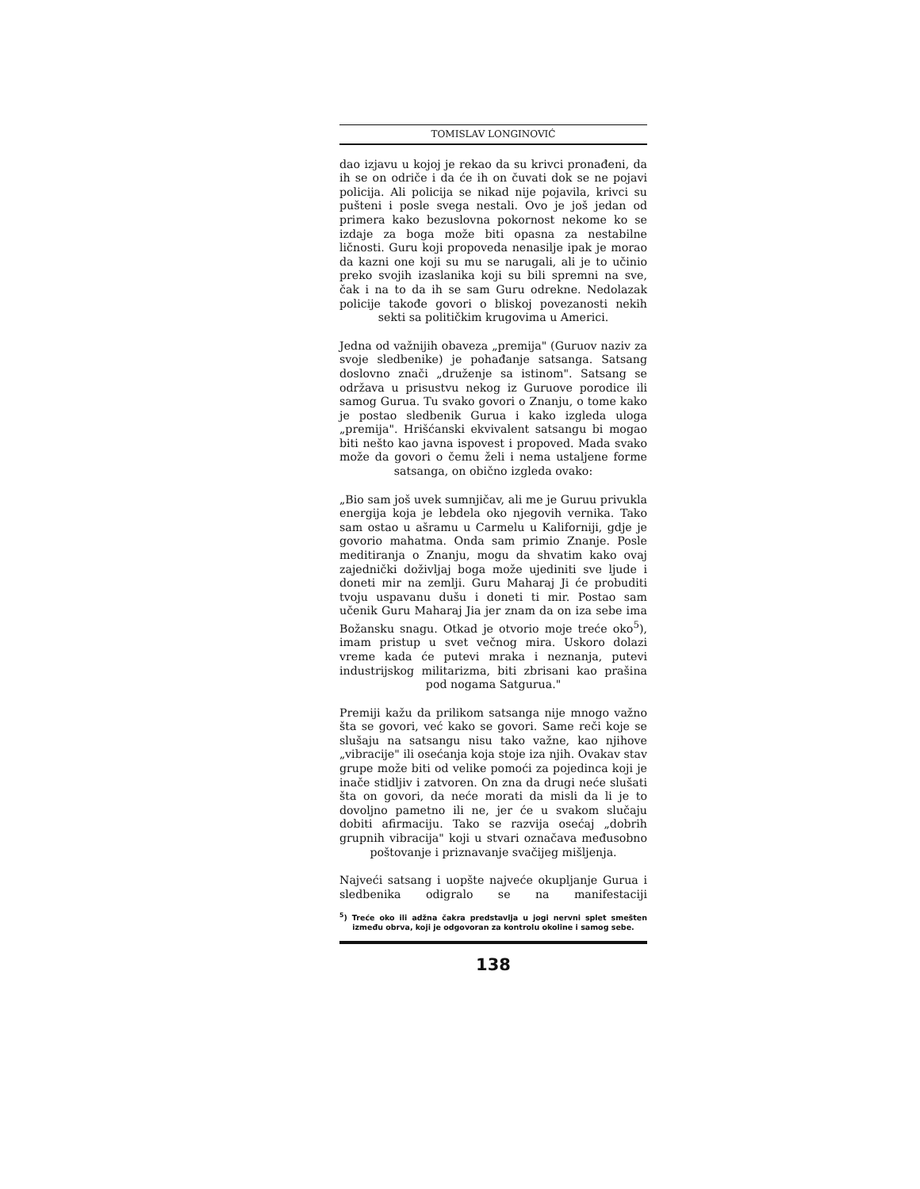TOMISLAV LONGINOVIĆ
dao izjavu u kojoj je rekao da su krivci pronađeni, da ih se on odriče i da će ih on čuvati dok se ne pojavi policija. Ali policija se nikad nije pojavila, krivci su pušteni i posle svega nestali. Ovo je još jedan od primera kako bezuslovna pokornost nekome ko se izdaje za boga može biti opasna za nestabilne ličnosti. Guru koji propoveda nenasilje ipak je morao da kazni one koji su mu se narugali, ali je to učinio preko svojih izaslanika koji su bili spremni na sve, čak i na to da ih se sam Guru odrekne. Nedolazak policije takođe govori o bliskoj povezanosti nekih sekti sa političkim krugovima u Americi.
Jedna od važnijih obaveza „premija" (Guruov naziv za svoje sledbenike) je pohađanje satsanga. Satsang doslovno znači „druženje sa istinom". Satsang se održava u prisustvu nekog iz Guruove porodice ili samog Gurua. Tu svako govori o Znanju, o tome kako je postao sledbenik Gurua i kako izgleda uloga „premija". Hrišćanski ekvivalent satsangu bi mogao biti nešto kao javna ispovest i propoved. Mada svako može da govori o čemu želi i nema ustaljene forme satsanga, on obično izgleda ovako:
„Bio sam još uvek sumnjičav, ali me je Guruu privukla energija koja je lebdela oko njegovih vernika. Tako sam ostao u ašramu u Carmelu u Kaliforniji, gdje je govorio mahatma. Onda sam primio Znanje. Posle meditiranja o Znanju, mogu da shvatim kako ovaj zajednički doživljaj boga može ujediniti sve ljude i doneti mir na zemlji. Guru Maharaj Ji će probuditi tvoju uspavanu dušu i doneti ti mir. Postao sam učenik Guru Maharaj Jia jer znam da on iza sebe ima Božansku snagu. Otkad je otvorio moje treće oko<sup>5</sup>), imam pristup u svet večnog mira. Uskoro dolazi vreme kada će putevi mraka i neznanja, putevi industrijskog militarizma, biti zbrisani kao prašina pod nogama Satgurua."
Premiji kažu da prilikom satsanga nije mnogo važno šta se govori, već kako se govori. Same reči koje se slušaju na satsangu nisu tako važne, kao njihove „vibracije" ili osećanja koja stoje iza njih. Ovakav stav grupe može biti od velike pomoći za pojedinca koji je inače stidljiv i zatvoren. On zna da drugi neće slušati šta on govori, da neće morati da misli da li je to dovoljno pametno ili ne, jer će u svakom slučaju dobiti afirmaciju. Tako se razvija osećaj „dobrih grupnih vibracija" koji u stvari označava međusobno poštovanje i priznavanje svačijeg mišljenja.
Najveći satsang i uopšte najveće okupljanje Gurua i sledbenika odigralo se na manifestaciji
<sup>5</sup>) Treće oko ili adžna čakra predstavlja u jogi nervni splet smešten između obrva, koji je odgovoran za kontrolu okoline i samog sebe.
138